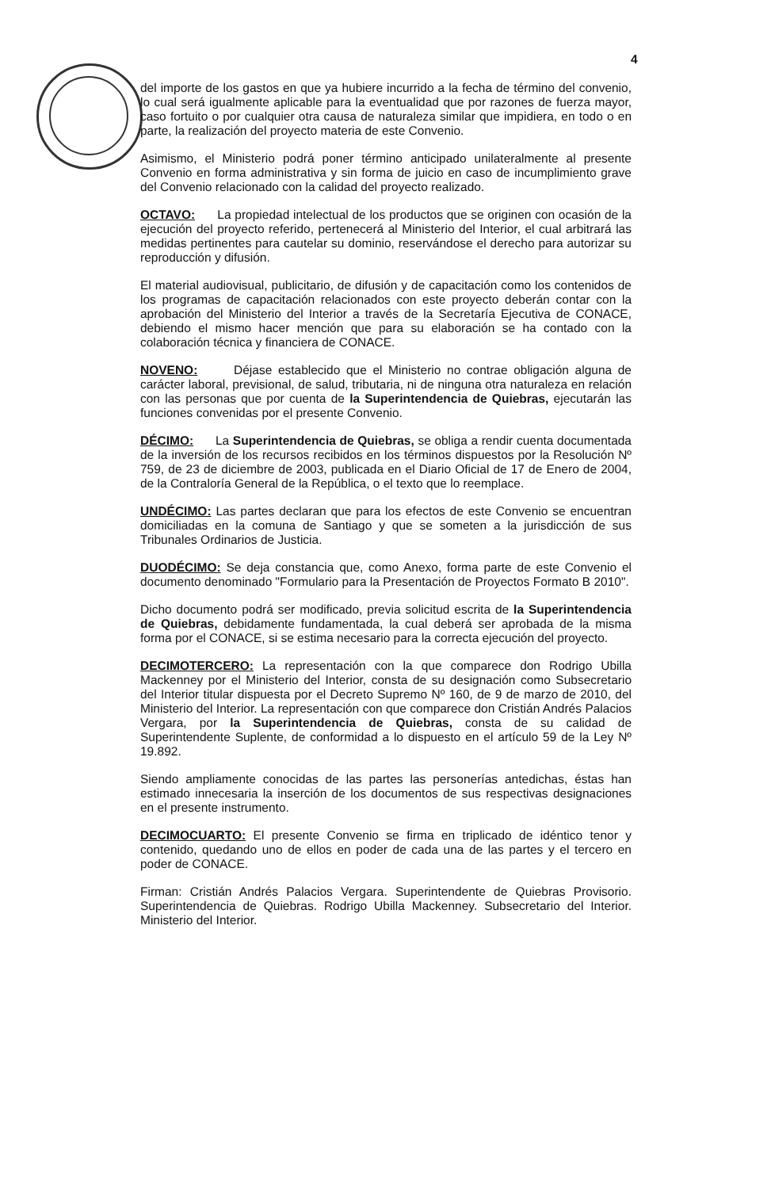4
del importe de los gastos en que ya hubiere incurrido a la fecha de término del convenio, lo cual será igualmente aplicable para la eventualidad que por razones de fuerza mayor, caso fortuito o por cualquier otra causa de naturaleza similar que impidiera, en todo o en parte, la realización del proyecto materia de este Convenio.
Asimismo, el Ministerio podrá poner término anticipado unilateralmente al presente Convenio en forma administrativa y sin forma de juicio en caso de incumplimiento grave del Convenio relacionado con la calidad del proyecto realizado.
OCTAVO: La propiedad intelectual de los productos que se originen con ocasión de la ejecución del proyecto referido, pertenecerá al Ministerio del Interior, el cual arbitrará las medidas pertinentes para cautelar su dominio, reservándose el derecho para autorizar su reproducción y difusión.
El material audiovisual, publicitario, de difusión y de capacitación como los contenidos de los programas de capacitación relacionados con este proyecto deberán contar con la aprobación del Ministerio del Interior a través de la Secretaría Ejecutiva de CONACE, debiendo el mismo hacer mención que para su elaboración se ha contado con la colaboración técnica y financiera de CONACE.
NOVENO: Déjase establecido que el Ministerio no contrae obligación alguna de carácter laboral, previsional, de salud, tributaria, ni de ninguna otra naturaleza en relación con las personas que por cuenta de la Superintendencia de Quiebras, ejecutarán las funciones convenidas por el presente Convenio.
DÉCIMO: La Superintendencia de Quiebras, se obliga a rendir cuenta documentada de la inversión de los recursos recibidos en los términos dispuestos por la Resolución Nº 759, de 23 de diciembre de 2003, publicada en el Diario Oficial de 17 de Enero de 2004, de la Contraloría General de la República, o el texto que lo reemplace.
UNDÉCIMO: Las partes declaran que para los efectos de este Convenio se encuentran domiciliadas en la comuna de Santiago y que se someten a la jurisdicción de sus Tribunales Ordinarios de Justicia.
DUODÉCIMO: Se deja constancia que, como Anexo, forma parte de este Convenio el documento denominado "Formulario para la Presentación de Proyectos Formato B 2010".
Dicho documento podrá ser modificado, previa solicitud escrita de la Superintendencia de Quiebras, debidamente fundamentada, la cual deberá ser aprobada de la misma forma por el CONACE, si se estima necesario para la correcta ejecución del proyecto.
DECIMOTERCERO: La representación con la que comparece don Rodrigo Ubilla Mackenney por el Ministerio del Interior, consta de su designación como Subsecretario del Interior titular dispuesta por el Decreto Supremo Nº 160, de 9 de marzo de 2010, del Ministerio del Interior. La representación con que comparece don Cristián Andrés Palacios Vergara, por la Superintendencia de Quiebras, consta de su calidad de Superintendente Suplente, de conformidad a lo dispuesto en el artículo 59 de la Ley Nº 19.892.
Siendo ampliamente conocidas de las partes las personerías antedichas, éstas han estimado innecesaria la inserción de los documentos de sus respectivas designaciones en el presente instrumento.
DECIMOCUARTO: El presente Convenio se firma en triplicado de idéntico tenor y contenido, quedando uno de ellos en poder de cada una de las partes y el tercero en poder de CONACE.
Firman: Cristián Andrés Palacios Vergara. Superintendente de Quiebras Provisorio. Superintendencia de Quiebras. Rodrigo Ubilla Mackenney. Subsecretario del Interior. Ministerio del Interior.